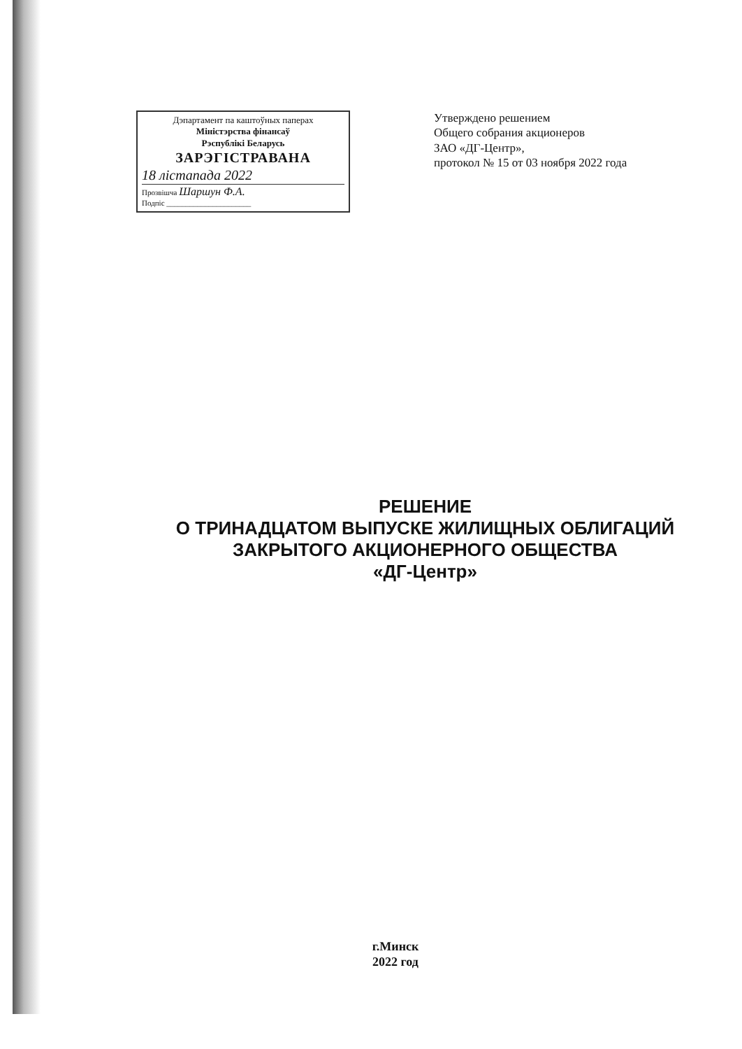Дэпартамент па каштоўных паперах
Міністэрства фінансаў
Рэспублікі Беларусь
ЗАРЭГІСТРАВАНА
18 лістапада 2022
Прозвішча Шаршун Ф.А.
Подпіс ______________________
Утверждено решением
Общего собрания акционеров
ЗАО «ДГ-Центр»,
протокол № 15 от 03 ноября 2022 года
РЕШЕНИЕ
О ТРИНАДЦАТОМ ВЫПУСКЕ ЖИЛИЩНЫХ ОБЛИГАЦИЙ
ЗАКРЫТОГО АКЦИОНЕРНОГО ОБЩЕСТВА
«ДГ-Центр»
г.Минск
2022 год